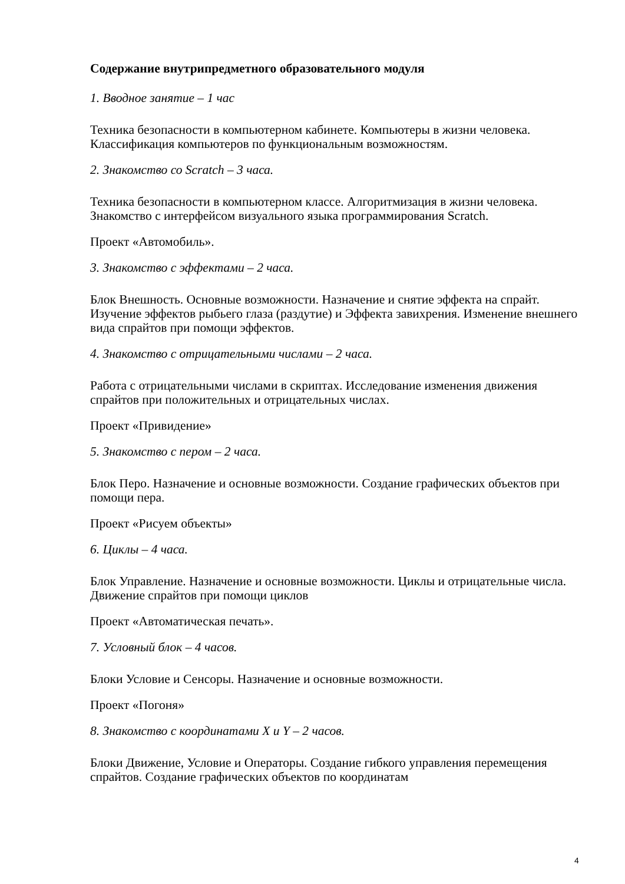Содержание внутрипредметного образовательного модуля
1. Вводное занятие – 1 час
Техника безопасности в компьютерном кабинете. Компьютеры в жизни человека. Классификация компьютеров по функциональным возможностям.
2. Знакомство со Scratch – 3 часа.
Техника безопасности в компьютерном классе. Алгоритмизация в жизни человека. Знакомство с интерфейсом визуального языка программирования Scratch.
Проект «Автомобиль».
3. Знакомство с эффектами – 2 часа.
Блок Внешность. Основные возможности. Назначение и снятие эффекта на спрайт. Изучение эффектов рыбьего глаза (раздутие) и Эффекта завихрения. Изменение внешнего вида спрайтов при помощи эффектов.
4. Знакомство с отрицательными числами – 2 часа.
Работа с отрицательными числами в скриптах. Исследование изменения движения спрайтов при положительных и отрицательных числах.
Проект «Привидение»
5. Знакомство с пером – 2 часа.
Блок Перо. Назначение и основные возможности. Создание графических объектов при помощи пера.
Проект «Рисуем объекты»
6. Циклы – 4 часа.
Блок Управление. Назначение и основные возможности. Циклы и отрицательные числа. Движение спрайтов при помощи циклов
Проект «Автоматическая печать».
7. Условный блок – 4 часов.
Блоки Условие и Сенсоры. Назначение и основные возможности.
Проект «Погоня»
8. Знакомство с координатами X и Y – 2 часов.
Блоки Движение, Условие и Операторы. Создание гибкого управления перемещения спрайтов. Создание графических объектов по координатам
4